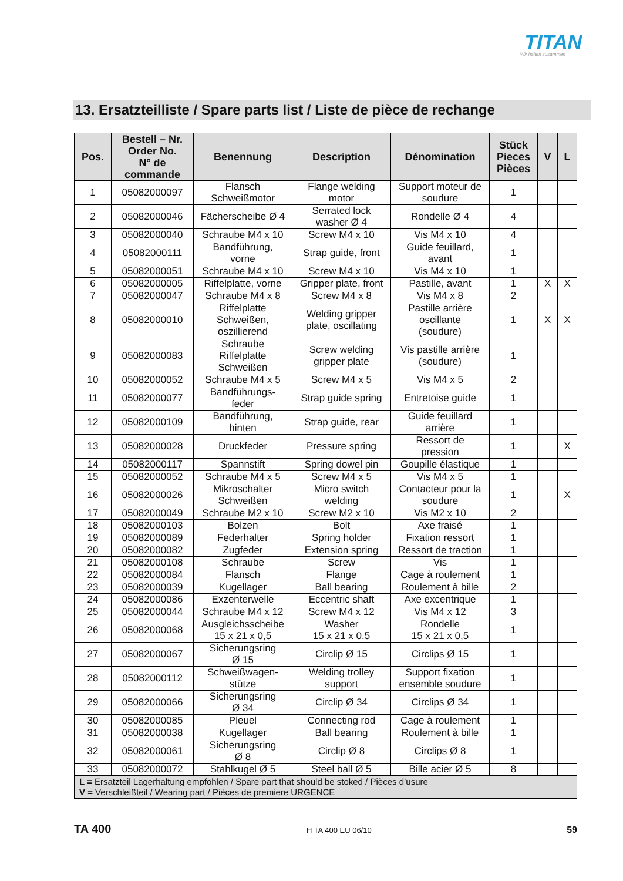TITAN
Wir halten zusammen
13. Ersatzteilliste / Spare parts list / Liste de pièce de rechange
| Pos. | Bestell – Nr. Order No. N° de commande | Benennung | Description | Dénomination | Stück Pieces Pièces | V | L |
| --- | --- | --- | --- | --- | --- | --- | --- |
| 1 | 05082000097 | Flansch Schweißmotor | Flange welding motor | Support moteur de soudure | 1 | | |
| 2 | 05082000046 | Fächerscheibe Ø 4 | Serrated lock washer Ø 4 | Rondelle Ø 4 | 4 | | |
| 3 | 05082000040 | Schraube M4 x 10 | Screw M4 x 10 | Vis M4 x 10 | 4 | | |
| 4 | 05082000111 | Bandführung, vorne | Strap guide, front | Guide feuillard, avant | 1 | | |
| 5 | 05082000051 | Schraube M4 x 10 | Screw M4 x 10 | Vis M4 x 10 | 1 | | |
| 6 | 05082000005 | Riffelplatte, vorne | Gripper plate, front | Pastille, avant | 1 | X | X |
| 7 | 05082000047 | Schraube M4 x 8 | Screw M4 x 8 | Vis M4 x 8 | 2 | | |
| 8 | 05082000010 | Riffelplatte Schweißen, oszillierend | Welding gripper plate, oscillating | Pastille arrière oscillante (soudure) | 1 | X | X |
| 9 | 05082000083 | Schraube Riffelplatte Schweißen | Screw welding gripper plate | Vis pastille arrière (soudure) | 1 | | |
| 10 | 05082000052 | Schraube M4 x 5 | Screw M4 x 5 | Vis M4 x 5 | 2 | | |
| 11 | 05082000077 | Bandführungs- feder | Strap guide spring | Entretoise guide | 1 | | |
| 12 | 05082000109 | Bandführung, hinten | Strap guide, rear | Guide feuillard arrière | 1 | | |
| 13 | 05082000028 | Druckfeder | Pressure spring | Ressort de pression | 1 | | X |
| 14 | 05082000117 | Spannstift | Spring dowel pin | Goupille élastique | 1 | | |
| 15 | 05082000052 | Schraube M4 x 5 | Screw M4 x 5 | Vis M4 x 5 | 1 | | |
| 16 | 05082000026 | Mikroschalter Schweißen | Micro switch welding | Contacteur pour la soudure | 1 | | X |
| 17 | 05082000049 | Schraube M2 x 10 | Screw M2 x 10 | Vis M2 x 10 | 2 | | |
| 18 | 05082000103 | Bolzen | Bolt | Axe fraisé | 1 | | |
| 19 | 05082000089 | Federhalter | Spring holder | Fixation ressort | 1 | | |
| 20 | 05082000082 | Zugfeder | Extension spring | Ressort de traction | 1 | | |
| 21 | 05082000108 | Schraube | Screw | Vis | 1 | | |
| 22 | 05082000084 | Flansch | Flange | Cage à roulement | 1 | | |
| 23 | 05082000039 | Kugellager | Ball bearing | Roulement à bille | 2 | | |
| 24 | 05082000086 | Exzenterwelle | Eccentric shaft | Axe excentrique | 1 | | |
| 25 | 05082000044 | Schraube M4 x 12 | Screw M4 x 12 | Vis M4 x 12 | 3 | | |
| 26 | 05082000068 | Ausgleichsscheibe 15 x 21 x 0,5 | Washer 15 x 21 x 0.5 | Rondelle 15 x 21 x 0,5 | 1 | | |
| 27 | 05082000067 | Sicherungsring Ø 15 | Circlip Ø 15 | Circlips Ø 15 | 1 | | |
| 28 | 05082000112 | Schweißwagen- stütze | Welding trolley support | Support fixation ensemble soudure | 1 | | |
| 29 | 05082000066 | Sicherungsring Ø 34 | Circlip Ø 34 | Circlips Ø 34 | 1 | | |
| 30 | 05082000085 | Pleuel | Connecting rod | Cage à roulement | 1 | | |
| 31 | 05082000038 | Kugellager | Ball bearing | Roulement à bille | 1 | | |
| 32 | 05082000061 | Sicherungsring Ø 8 | Circlip Ø 8 | Circlips Ø 8 | 1 | | |
| 33 | 05082000072 | Stahlkugel Ø 5 | Steel ball Ø 5 | Bille acier Ø 5 | 8 | | |
| L = Ersatzteil Lagerhaltung empfohlen / Spare part that should be stoked / Pièces d’usure V = Verschleißteil / Wearing part / Pièces de premiere URGENCE | | | | | | | |
TA 400 H TA 400 EU 06/10 59